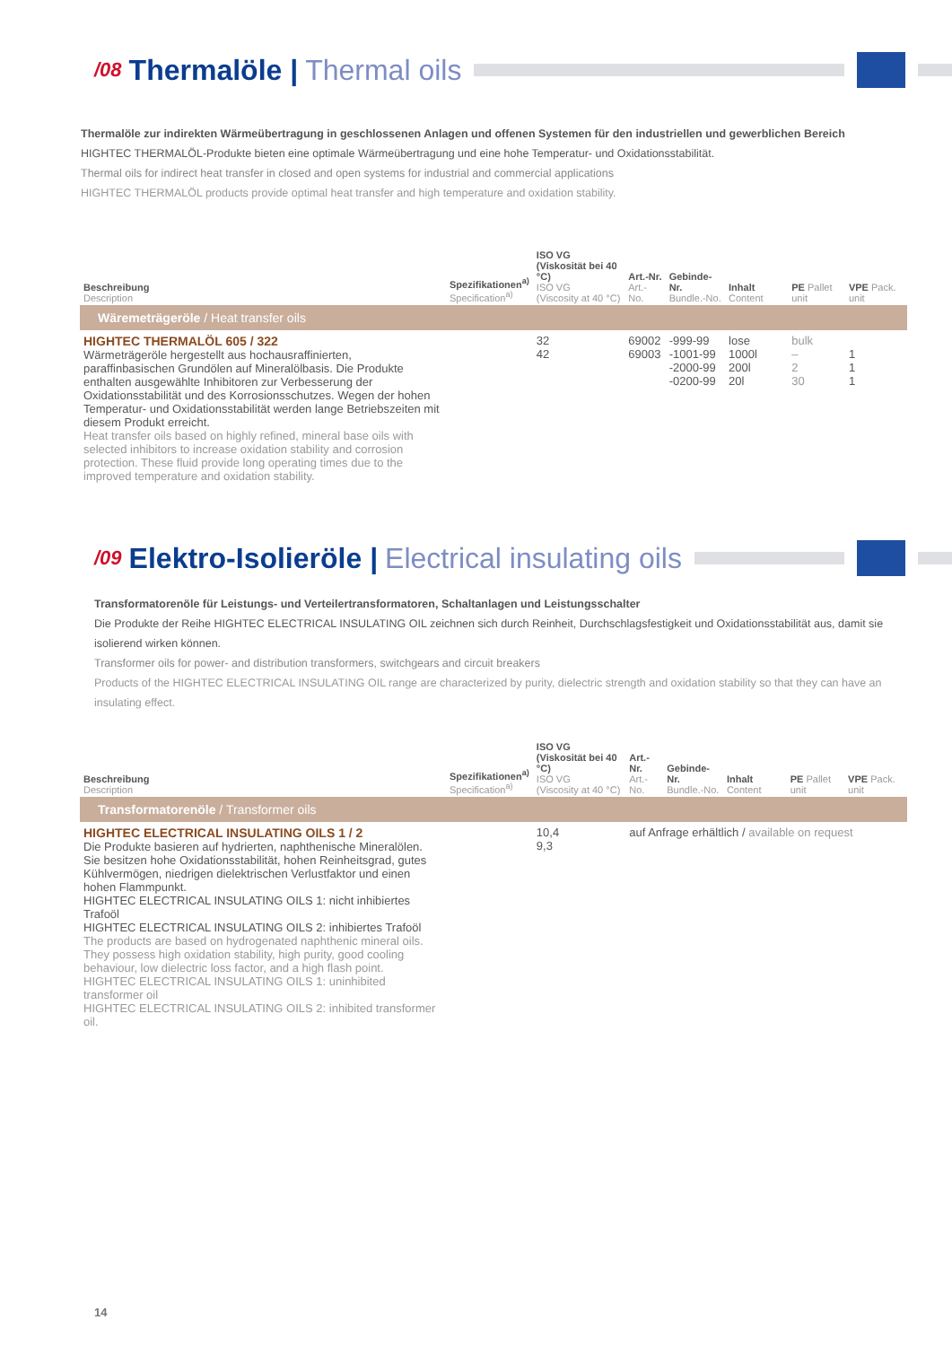/08 Thermalöle | Thermal oils
Thermalöle zur indirekten Wärmeübertragung in geschlossenen Anlagen und offenen Systemen für den industriellen und gewerblichen Bereich
HIGHTEC THERMALÖL-Produkte bieten eine optimale Wärmeübertragung und eine hohe Temperatur- und Oxidationsstabilität.
Thermal oils for indirect heat transfer in closed and open systems for industrial and commercial applications
HIGHTEC THERMALÖL products provide optimal heat transfer and high temperature and oxidation stability.
| Beschreibung Description | Spezifikationen<sup>a)</sup> Specification<sup>a)</sup> | ISO VG (Viskosität bei 40 °C) ISO VG (Viscosity at 40 °C) | Art.-Nr. Art.-No. | Gebinde-Nr. Bundle.-No. | Inhalt Content | PE Pallet unit | VPE Pack. unit |
| --- | --- | --- | --- | --- | --- | --- | --- |
| Wäremeträgeröle / Heat transfer oils | | | | | | | |
| HIGHTEC THERMALÖL 605 / 322 Wärmeträgeröle hergestellt aus hochausraffinierten, paraffinbasischen Grundölen auf Mineralölbasis. Die Produkte enthalten ausgewählte Inhibitoren zur Verbesserung der Oxidationsstabilität und des Korrosionsschutzes. Wegen der hohen Temperatur- und Oxidationsstabilität werden lange Betriebszeiten mit diesem Produkt erreicht. Heat transfer oils based on highly refined, mineral base oils with selected inhibitors to increase oxidation stability and corrosion protection. These fluid provide long operating times due to the improved temperature and oxidation stability. | | 32 42 | 69002 69003 | -999-99 -1001-99 -2000-99 -0200-99 | lose 1000l 200l 20l | bulk – 2 30 | 1 1 1 |
/09 Elektro-Isolieröle | Electrical insulating oils
Transformatorenöle für Leistungs- und Verteilertransformatoren, Schaltanlagen und Leistungsschalter
Die Produkte der Reihe HIGHTEC ELECTRICAL INSULATING OIL zeichnen sich durch Reinheit, Durchschlagsfestigkeit und Oxidationsstabilität aus, damit sie isolierend wirken können.
Transformer oils for power- and distribution transformers, switchgears and circuit breakers
Products of the HIGHTEC ELECTRICAL INSULATING OIL range are characterized by purity, dielectric strength and oxidation stability so that they can have an insulating effect.
| Beschreibung Description | Spezifikationen<sup>a)</sup> Specification<sup>a)</sup> | ISO VG (Viskosität bei 40 °C) ISO VG (Viscosity at 40 °C) | Art.-Nr. Art.-No. | Gebinde-Nr. Bundle.-No. | Inhalt Content | PE Pallet unit | VPE Pack. unit |
| --- | --- | --- | --- | --- | --- | --- | --- |
| Transformatorenöle / Transformer oils | | | | | | | |
| HIGHTEC ELECTRICAL INSULATING OILS 1 / 2 Die Produkte basieren auf hydrierten, naphthenische Mineralölen. Sie besitzen hohe Oxidationsstabilität, hohen Reinheitsgrad, gutes Kühlvermögen, niedrigen dielektrischen Verlustfaktor und einen hohen Flammpunkt. HIGHTEC ELECTRICAL INSULATING OILS 1: nicht inhibiertes Trafoöl HIGHTEC ELECTRICAL INSULATING OILS 2: inhibiertes Trafoöl The products are based on hydrogenated naphthenic mineral oils. They possess high oxidation stability, high purity, good cooling behaviour, low dielectric loss factor, and a high flash point. HIGHTEC ELECTRICAL INSULATING OILS 1: uninhibited transformer oil HIGHTEC ELECTRICAL INSULATING OILS 2: inhibited transformer oil. | | 10,4 9,3 | auf Anfrage erhältlich / available on request | | | | |
14